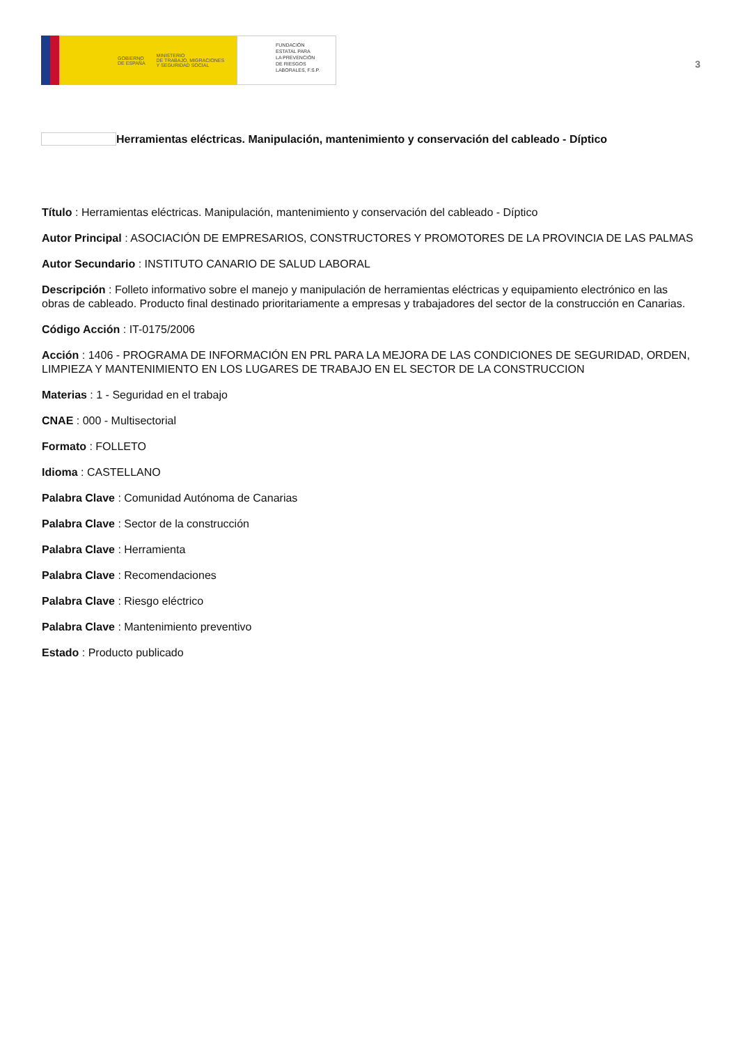GOBIERNO
DE ESPAÑA
MINISTERIO
DE TRABAJO, MIGRACIONES
Y SEGURIDAD SOCIAL
FUNDACIÓN
ESTATAL PARA
LA PREVENCIÓN
DE RIESGOS
LABORALES, F.S.P.
3
Herramientas eléctricas. Manipulación, mantenimiento y conservación del cableado - Díptico
Título : Herramientas eléctricas. Manipulación, mantenimiento y conservación del cableado - Díptico
Autor Principal : ASOCIACIÓN DE EMPRESARIOS, CONSTRUCTORES Y PROMOTORES DE LA PROVINCIA DE LAS PALMAS
Autor Secundario : INSTITUTO CANARIO DE SALUD LABORAL
Descripción : Folleto informativo sobre el manejo y manipulación de herramientas eléctricas y equipamiento electrónico en las obras de cableado. Producto final destinado prioritariamente a empresas y trabajadores del sector de la construcción en Canarias.
Código Acción : IT-0175/2006
Acción : 1406 - PROGRAMA DE INFORMACIÓN EN PRL PARA LA MEJORA DE LAS CONDICIONES DE SEGURIDAD, ORDEN, LIMPIEZA Y MANTENIMIENTO EN LOS LUGARES DE TRABAJO EN EL SECTOR DE LA CONSTRUCCION
Materias : 1 - Seguridad en el trabajo
CNAE : 000 - Multisectorial
Formato : FOLLETO
Idioma : CASTELLANO
Palabra Clave : Comunidad Autónoma de Canarias
Palabra Clave : Sector de la construcción
Palabra Clave : Herramienta
Palabra Clave : Recomendaciones
Palabra Clave : Riesgo eléctrico
Palabra Clave : Mantenimiento preventivo
Estado : Producto publicado